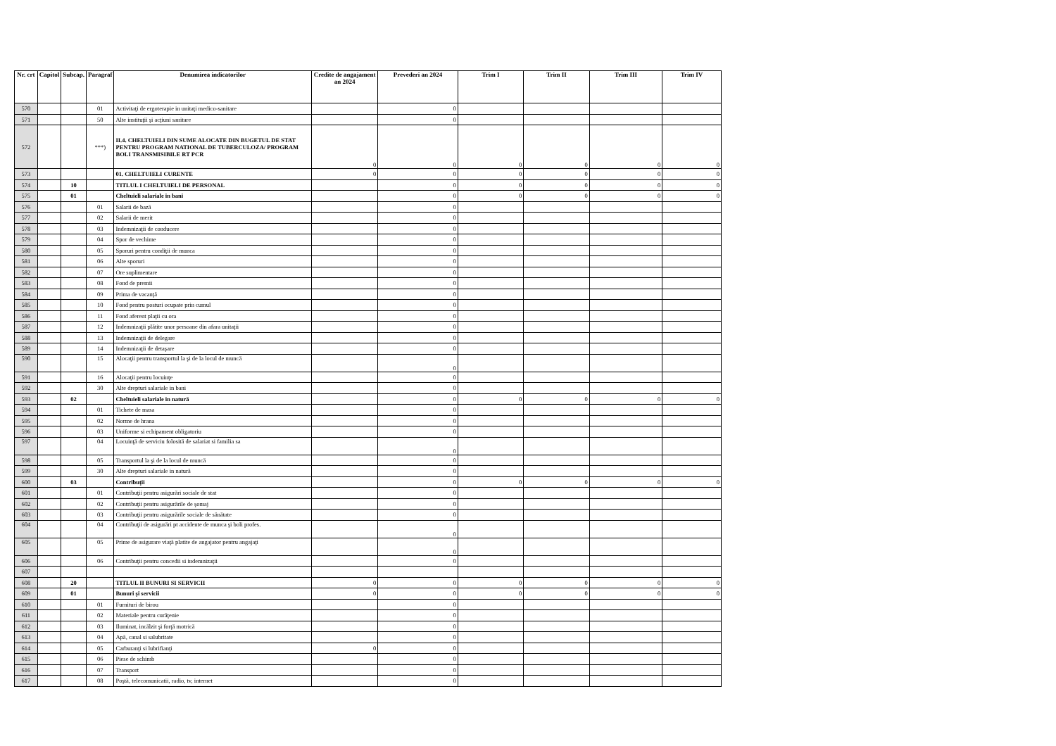| Nr. crt | Capitol | Subcap. | Paragraf | Denumirea indicatorilor | Credite de angajament an 2024 | Prevederi an 2024 | Trim I | Trim II | Trim III | Trim IV |
| --- | --- | --- | --- | --- | --- | --- | --- | --- | --- | --- |
| 570 | | | 01 | Activitaţi de ergoterapie in unitaţi medico-sanitare | | 0 | | | | |
| 571 | | | 50 | Alte instituţii şi acţiuni sanitare | | 0 | | | | |
| 572 | | | ***) | II.4. CHELTUIELI DIN SUME ALOCATE DIN BUGETUL DE STAT PENTRU PROGRAM NATIONAL DE TUBERCULOZA/ PROGRAM BOLI TRANSMISIBILE RT PCR | 0 | 0 | 0 | 0 | 0 | 0 |
| 573 | | | | 01. CHELTUIELI CURENTE | 0 | 0 | 0 | 0 | 0 | 0 |
| 574 | | 10 | | TITLUL I CHELTUIELI DE PERSONAL | | 0 | 0 | 0 | 0 | 0 |
| 575 | | 01 | | Cheltuieli salariale in bani | | 0 | 0 | 0 | 0 | 0 |
| 576 | | | 01 | Salarii de bază | | 0 | | | | |
| 577 | | | 02 | Salarii de merit | | 0 | | | | |
| 578 | | | 03 | Indemnizaţii de conducere | | 0 | | | | |
| 579 | | | 04 | Spor de vechime | | 0 | | | | |
| 580 | | | 05 | Sporuri pentru condiţii de munca | | 0 | | | | |
| 581 | | | 06 | Alte sporuri | | 0 | | | | |
| 582 | | | 07 | Ore suplimentare | | 0 | | | | |
| 583 | | | 08 | Fond de premii | | 0 | | | | |
| 584 | | | 09 | Prima de vacanţă | | 0 | | | | |
| 585 | | | 10 | Fond pentru posturi ocupate prin cumul | | 0 | | | | |
| 586 | | | 11 | Fond aferent plaţii cu ora | | 0 | | | | |
| 587 | | | 12 | Indemnizaţii plătite unor persoane din afara unitaţii | | 0 | | | | |
| 588 | | | 13 | Indemnizaţii de delegare | | 0 | | | | |
| 589 | | | 14 | Indemnizaţii de detaşare | | 0 | | | | |
| 590 | | | 15 | Alocaţii pentru transportul la şi de la locul de muncă | | 0 | | | | |
| 591 | | | 16 | Alocaţii pentru locuinţe | | 0 | | | | |
| 592 | | | 30 | Alte drepturi salariale in bani | | 0 | | | | |
| 593 | | 02 | | Cheltuieli salariale in natură | | 0 | 0 | 0 | 0 | 0 |
| 594 | | | 01 | Tichete de masa | | 0 | | | | |
| 595 | | | 02 | Norme de hrana | | 0 | | | | |
| 596 | | | 03 | Uniforme si echipament obligatoriu | | 0 | | | | |
| 597 | | | 04 | Locuinţă de serviciu folosită de salariat si familia sa | | 0 | | | | |
| 598 | | | 05 | Transportul la şi de la locul de muncă | | 0 | | | | |
| 599 | | | 30 | Alte drepturi salariale in natură | | 0 | | | | |
| 600 | | 03 | | Contribuţii | | 0 | 0 | 0 | 0 | 0 |
| 601 | | | 01 | Contribuţii pentru asigurări sociale de stat | | 0 | | | | |
| 602 | | | 02 | Contribuţii pentru asigurările de şomaj | | 0 | | | | |
| 603 | | | 03 | Contribuţii pentru asigurările sociale de sănătate | | 0 | | | | |
| 604 | | | 04 | Contribuţii de asigurări pt accidente de munca şi boli profes. | | 0 | | | | |
| 605 | | | 05 | Prime de asigurare viaţă platite de angajator pentru angajaţi | | 0 | | | | |
| 606 | | | 06 | Contribuţii pentru concedii si indemnizaţii | | 0 | | | | |
| 607 | | | | | | | | | | |
| 608 | | 20 | | TITLUL II BUNURI SI SERVICII | 0 | 0 | 0 | 0 | 0 | 0 |
| 609 | | 01 | | Bunuri şi servicii | 0 | 0 | 0 | 0 | 0 | 0 |
| 610 | | | 01 | Furnituri de birou | | 0 | | | | |
| 611 | | | 02 | Materiale pentru curăţenie | | 0 | | | | |
| 612 | | | 03 | Iluminat, incălzit şi forţă motrică | | 0 | | | | |
| 613 | | | 04 | Apă, canal si salubritate | | 0 | | | | |
| 614 | | | 05 | Carburanţi si lubrifianţi | 0 | 0 | | | | |
| 615 | | | 06 | Piese de schimb | | 0 | | | | |
| 616 | | | 07 | Transport | | 0 | | | | |
| 617 | | | 08 | Poştă, telecomunicatii, radio, tv, internet | | 0 | | | | |